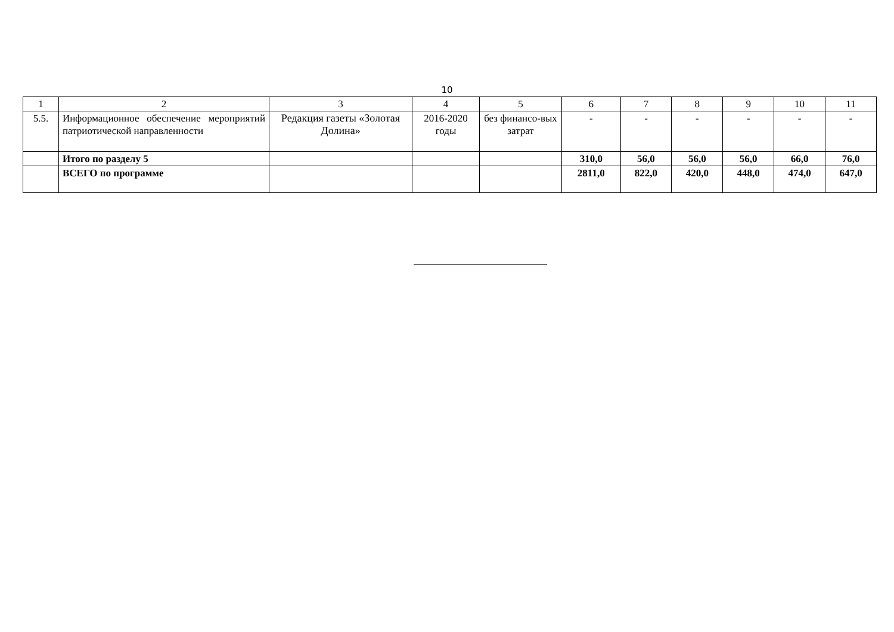10
| 1 | 2 | 3 | 4 | 5 | 6 | 7 | 8 | 9 | 10 | 11 |
| 5.5. | Информационное обеспечение мероприятий патриотической направленности | Редакция газеты «Золотая Долина» | 2016-2020 годы | без финансо-вых затрат | - | - | - | - | - | - |
| | Итого по разделу 5 | | | | 310,0 | 56,0 | 56,0 | 56,0 | 66,0 | 76,0 |
| | ВСЕГО по программе | | | | 2811,0 | 822,0 | 420,0 | 448,0 | 474,0 | 647,0 |